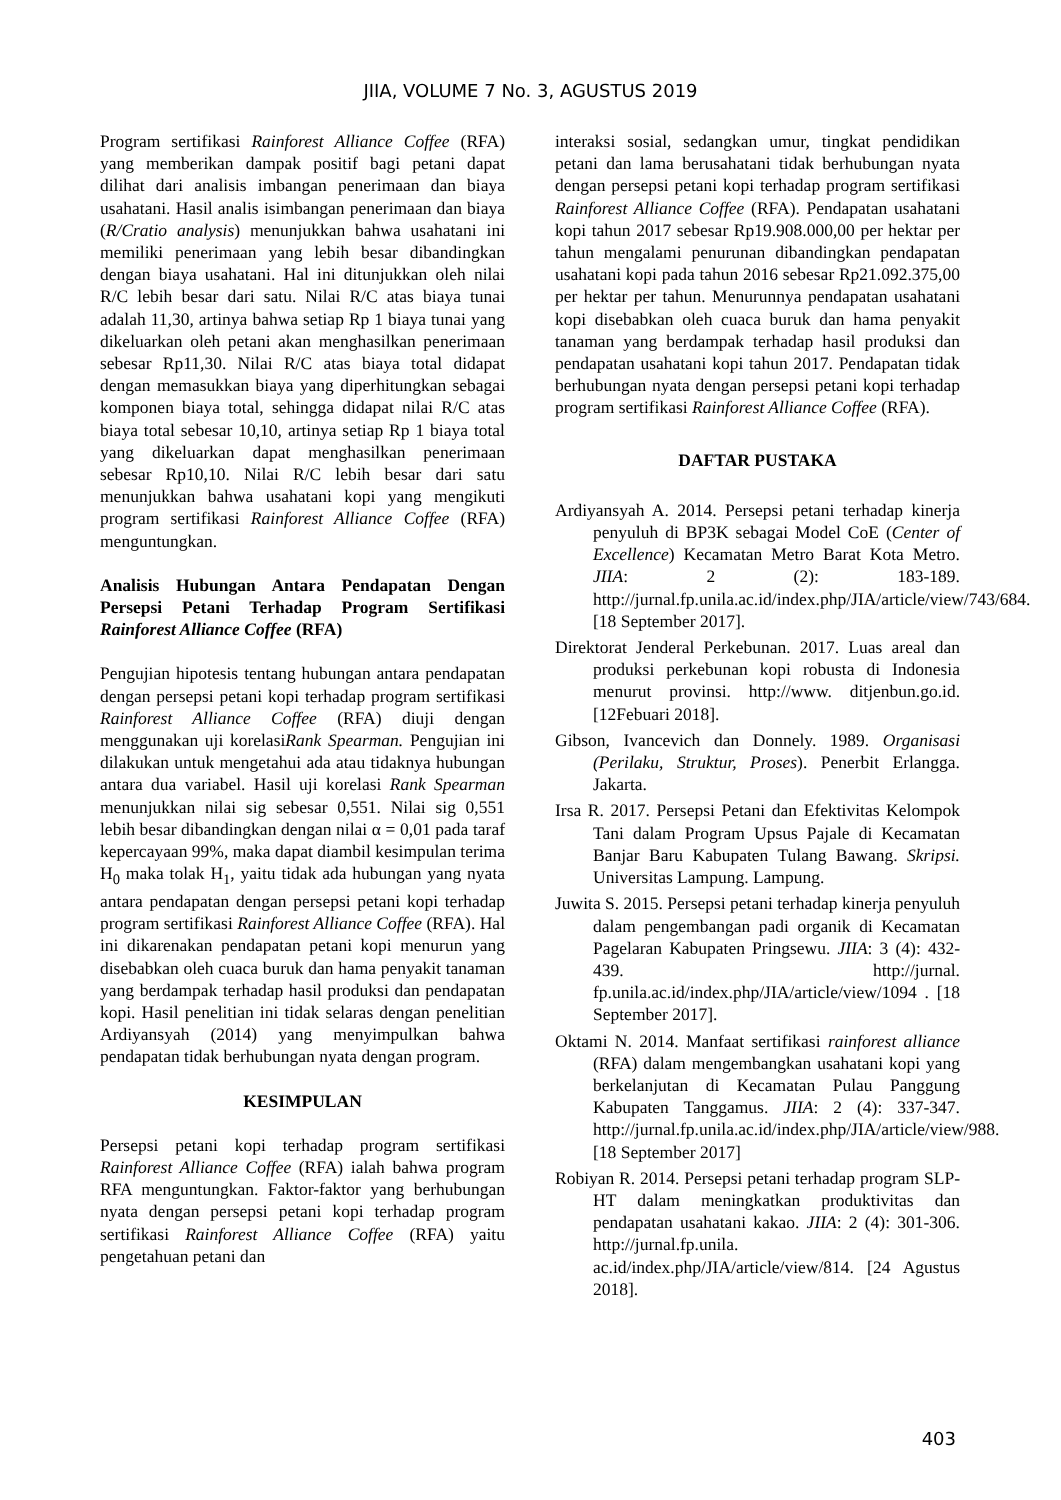JIIA, VOLUME 7 No. 3, AGUSTUS 2019
Program sertifikasi Rainforest Alliance Coffee (RFA) yang memberikan dampak positif bagi petani dapat dilihat dari analisis imbangan penerimaan dan biaya usahatani. Hasil analis isimbangan penerimaan dan biaya (R/Cratio analysis) menunjukkan bahwa usahatani ini memiliki penerimaan yang lebih besar dibandingkan dengan biaya usahatani. Hal ini ditunjukkan oleh nilai R/C lebih besar dari satu. Nilai R/C atas biaya tunai adalah 11,30, artinya bahwa setiap Rp 1 biaya tunai yang dikeluarkan oleh petani akan menghasilkan penerimaan sebesar Rp11,30. Nilai R/C atas biaya total didapat dengan memasukkan biaya yang diperhitungkan sebagai komponen biaya total, sehingga didapat nilai R/C atas biaya total sebesar 10,10, artinya setiap Rp 1 biaya total yang dikeluarkan dapat menghasilkan penerimaan sebesar Rp10,10. Nilai R/C lebih besar dari satu menunjukkan bahwa usahatani kopi yang mengikuti program sertifikasi Rainforest Alliance Coffee (RFA) menguntungkan.
Analisis Hubungan Antara Pendapatan Dengan Persepsi Petani Terhadap Program Sertifikasi Rainforest Alliance Coffee (RFA)
Pengujian hipotesis tentang hubungan antara pendapatan dengan persepsi petani kopi terhadap program sertifikasi Rainforest Alliance Coffee (RFA) diuji dengan menggunakan uji korelasiRank Spearman. Pengujian ini dilakukan untuk mengetahui ada atau tidaknya hubungan antara dua variabel. Hasil uji korelasi Rank Spearman menunjukkan nilai sig sebesar 0,551. Nilai sig 0,551 lebih besar dibandingkan dengan nilai α = 0,01 pada taraf kepercayaan 99%, maka dapat diambil kesimpulan terima H<sub>0</sub> maka tolak H<sub>1</sub>, yaitu tidak ada hubungan yang nyata antara pendapatan dengan persepsi petani kopi terhadap program sertifikasi Rainforest Alliance Coffee (RFA). Hal ini dikarenakan pendapatan petani kopi menurun yang disebabkan oleh cuaca buruk dan hama penyakit tanaman yang berdampak terhadap hasil produksi dan pendapatan kopi. Hasil penelitian ini tidak selaras dengan penelitian Ardiyansyah (2014) yang menyimpulkan bahwa pendapatan tidak berhubungan nyata dengan program.
KESIMPULAN
Persepsi petani kopi terhadap program sertifikasi Rainforest Alliance Coffee (RFA) ialah bahwa program RFA menguntungkan. Faktor-faktor yang berhubungan nyata dengan persepsi petani kopi terhadap program sertifikasi Rainforest Alliance Coffee (RFA) yaitu pengetahuan petani dan
interaksi sosial, sedangkan umur, tingkat pendidikan petani dan lama berusahatani tidak berhubungan nyata dengan persepsi petani kopi terhadap program sertifikasi Rainforest Alliance Coffee (RFA). Pendapatan usahatani kopi tahun 2017 sebesar Rp19.908.000,00 per hektar per tahun mengalami penurunan dibandingkan pendapatan usahatani kopi pada tahun 2016 sebesar Rp21.092.375,00 per hektar per tahun. Menurunnya pendapatan usahatani kopi disebabkan oleh cuaca buruk dan hama penyakit tanaman yang berdampak terhadap hasil produksi dan pendapatan usahatani kopi tahun 2017. Pendapatan tidak berhubungan nyata dengan persepsi petani kopi terhadap program sertifikasi Rainforest Alliance Coffee (RFA).
DAFTAR PUSTAKA
Ardiyansyah A. 2014. Persepsi petani terhadap kinerja penyuluh di BP3K sebagai Model CoE (Center of Excellence) Kecamatan Metro Barat Kota Metro. JIIA: 2 (2): 183-189. http://jurnal.fp.unila.ac.id/index.php/JIA/article/view/743/684.[18 September 2017].
Direktorat Jenderal Perkebunan. 2017. Luas areal dan produksi perkebunan kopi robusta di Indonesia menurut provinsi. http://www. ditjenbun.go.id. [12Febuari 2018].
Gibson, Ivancevich dan Donnely. 1989. Organisasi (Perilaku, Struktur, Proses). Penerbit Erlangga. Jakarta.
Irsa R. 2017. Persepsi Petani dan Efektivitas Kelompok Tani dalam Program Upsus Pajale di Kecamatan Banjar Baru Kabupaten Tulang Bawang. Skripsi. Universitas Lampung. Lampung.
Juwita S. 2015. Persepsi petani terhadap kinerja penyuluh dalam pengembangan padi organik di Kecamatan Pagelaran Kabupaten Pringsewu. JIIA: 3 (4): 432-439. http://jurnal. fp.unila.ac.id/index.php/JIA/article/view/1094 . [18 September 2017].
Oktami N. 2014. Manfaat sertifikasi rainforest alliance (RFA) dalam mengembangkan usahatani kopi yang berkelanjutan di Kecamatan Pulau Panggung Kabupaten Tanggamus. JIIA: 2 (4): 337-347. http://jurnal.fp.unila.ac.id/index.php/JIA/article/view/988. [18 September 2017]
Robiyan R. 2014. Persepsi petani terhadap program SLP-HT dalam meningkatkan produktivitas dan pendapatan usahatani kakao. JIIA: 2 (4): 301-306. http://jurnal.fp.unila. ac.id/index.php/JIA/article/view/814. [24 Agustus 2018].
403